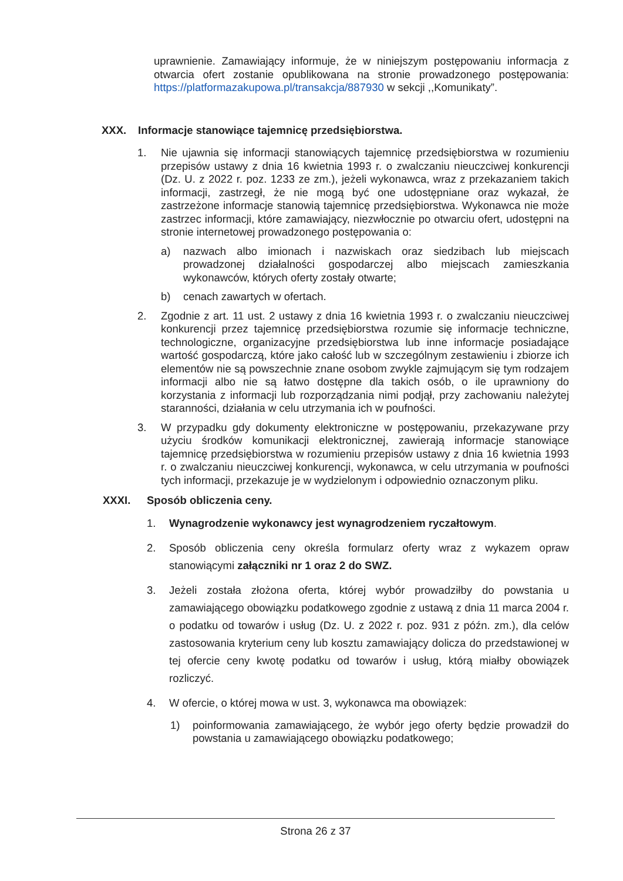uprawnienie. Zamawiający informuje, że w niniejszym postępowaniu informacja z otwarcia ofert zostanie opublikowana na stronie prowadzonego postępowania: https://platformazakupowa.pl/transakcja/887930 w sekcji ,,Komunikaty”.
XXX. Informacje stanowiące tajemnicę przedsiębiorstwa.
1. Nie ujawnia się informacji stanowiących tajemnicę przedsiębiorstwa w rozumieniu przepisów ustawy z dnia 16 kwietnia 1993 r. o zwalczaniu nieuczciwej konkurencji (Dz. U. z 2022 r. poz. 1233 ze zm.), jeżeli wykonawca, wraz z przekazaniem takich informacji, zastrzegł, że nie mogą być one udostępniane oraz wykazał, że zastrzeżone informacje stanowią tajemnicę przedsiębiorstwa. Wykonawca nie może zastrzec informacji, które zamawiający, niezwłocznie po otwarciu ofert, udostępni na stronie internetowej prowadzonego postępowania o:
a) nazwach albo imionach i nazwiskach oraz siedzibach lub miejscach prowadzonej działalności gospodarczej albo miejscach zamieszkania wykonawców, których oferty zostały otwarte;
b) cenach zawartych w ofertach.
2. Zgodnie z art. 11 ust. 2 ustawy z dnia 16 kwietnia 1993 r. o zwalczaniu nieuczciwej konkurencji przez tajemnicę przedsiębiorstwa rozumie się informacje techniczne, technologiczne, organizacyjne przedsiębiorstwa lub inne informacje posiadające wartość gospodarczą, które jako całość lub w szczególnym zestawieniu i zbiorze ich elementów nie są powszechnie znane osobom zwykle zajmującym się tym rodzajem informacji albo nie są łatwo dostępne dla takich osób, o ile uprawniony do korzystania z informacji lub rozporządzania nimi podjął, przy zachowaniu należytej staranności, działania w celu utrzymania ich w poufności.
3. W przypadku gdy dokumenty elektroniczne w postępowaniu, przekazywane przy użyciu środków komunikacji elektronicznej, zawierają informacje stanowiące tajemnicę przedsiębiorstwa w rozumieniu przepisów ustawy z dnia 16 kwietnia 1993 r. o zwalczaniu nieuczciwej konkurencji, wykonawca, w celu utrzymania w poufności tych informacji, przekazuje je w wydzielonym i odpowiednio oznaczonym pliku.
XXXI. Sposób obliczenia ceny.
1. Wynagrodzenie wykonawcy jest wynagrodzeniem ryczałtowym.
2. Sposób obliczenia ceny określa formularz oferty wraz z wykazem opraw stanowiącymi załączniki nr 1 oraz 2 do SWZ.
3. Jeżeli została złożona oferta, której wybór prowadziłby do powstania u zamawiającego obowiązku podatkowego zgodnie z ustawą z dnia 11 marca 2004 r. o podatku od towarów i usług (Dz. U. z 2022 r. poz. 931 z późn. zm.), dla celów zastosowania kryterium ceny lub kosztu zamawiający dolicza do przedstawionej w tej ofercie ceny kwotę podatku od towarów i usług, którą miałby obowiązek rozliczyć.
4. W ofercie, o której mowa w ust. 3, wykonawca ma obowiązek:
1) poinformowania zamawiającego, że wybór jego oferty będzie prowadził do powstania u zamawiającego obowiązku podatkowego;
Strona 26 z 37